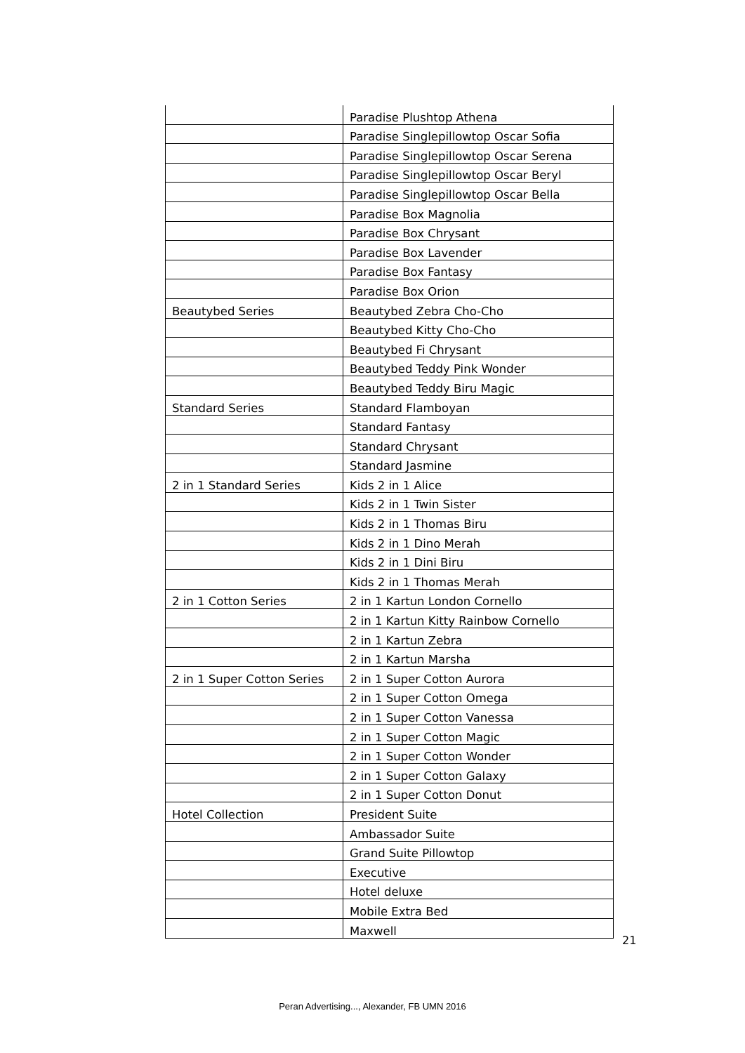| | Paradise Plushtop Athena |
| | Paradise Singlepillowtop Oscar Sofia |
| | Paradise Singlepillowtop Oscar Serena |
| | Paradise Singlepillowtop Oscar Beryl |
| | Paradise Singlepillowtop Oscar Bella |
| | Paradise Box Magnolia |
| | Paradise Box Chrysant |
| | Paradise Box Lavender |
| | Paradise Box Fantasy |
| | Paradise Box Orion |
| Beautybed Series | Beautybed Zebra Cho-Cho |
| | Beautybed Kitty Cho-Cho |
| | Beautybed Fi Chrysant |
| | Beautybed Teddy Pink Wonder |
| | Beautybed Teddy Biru Magic |
| Standard Series | Standard Flamboyan |
| | Standard Fantasy |
| | Standard Chrysant |
| | Standard Jasmine |
| 2 in 1 Standard Series | Kids 2 in 1 Alice |
| | Kids 2 in 1 Twin Sister |
| | Kids 2 in 1 Thomas Biru |
| | Kids 2 in 1 Dino Merah |
| | Kids 2 in 1 Dini Biru |
| | Kids 2 in 1 Thomas Merah |
| 2 in 1 Cotton Series | 2 in 1 Kartun London Cornello |
| | 2 in 1 Kartun Kitty Rainbow Cornello |
| | 2 in 1 Kartun Zebra |
| | 2 in 1 Kartun Marsha |
| 2 in 1 Super Cotton Series | 2 in 1 Super Cotton Aurora |
| | 2 in 1 Super Cotton Omega |
| | 2 in 1 Super Cotton Vanessa |
| | 2 in 1 Super Cotton Magic |
| | 2 in 1 Super Cotton Wonder |
| | 2 in 1 Super Cotton Galaxy |
| | 2 in 1 Super Cotton Donut |
| Hotel Collection | President Suite |
| | Ambassador Suite |
| | Grand Suite Pillowtop |
| | Executive |
| | Hotel deluxe |
| | Mobile Extra Bed |
| | Maxwell |
21
Peran Advertising..., Alexander, FB UMN 2016